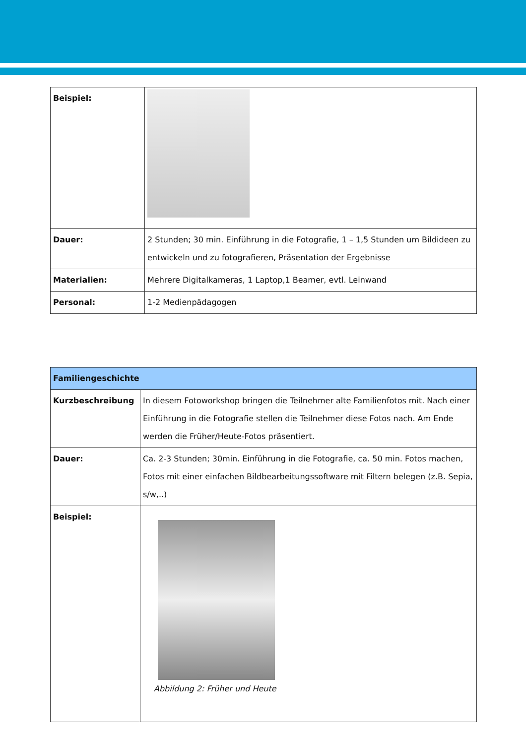| Beispiel: | |
| Dauer: | 2 Stunden; 30 min. Einführung in die Fotografie, 1 – 1,5 Stunden um Bildideen zu entwickeln und zu fotografieren, Präsentation der Ergebnisse |
| Materialien: | Mehrere Digitalkameras, 1 Laptop,1 Beamer, evtl. Leinwand |
| Personal: | 1-2 Medienpädagogen |
| Familiengeschichte | |
| Kurzbeschreibung | In diesem Fotoworkshop bringen die Teilnehmer alte Familienfotos mit. Nach einer Einführung in die Fotografie stellen die Teilnehmer diese Fotos nach. Am Ende werden die Früher/Heute-Fotos präsentiert. |
| Dauer: | Ca. 2-3 Stunden; 30min. Einführung in die Fotografie, ca. 50 min. Fotos machen, Fotos mit einer einfachen Bildbearbeitungssoftware mit Filtern belegen (z.B. Sepia, s/w,..) |
| Beispiel: | Abbildung 2: Früher und Heute |